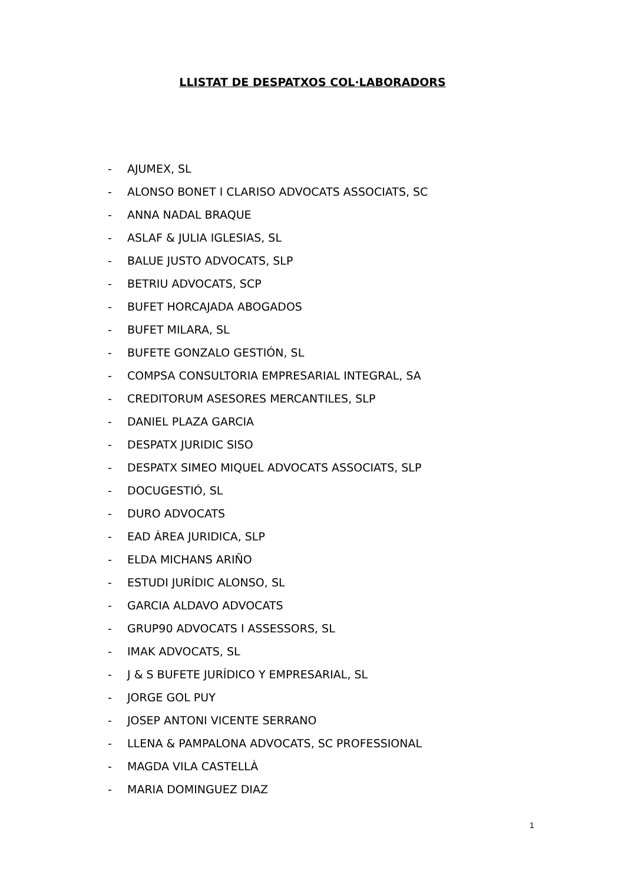LLISTAT DE DESPATXOS COL·LABORADORS
- AJUMEX, SL
- ALONSO BONET I CLARISO ADVOCATS ASSOCIATS, SC
- ANNA NADAL BRAQUE
- ASLAF & JULIA IGLESIAS, SL
- BALUE JUSTO ADVOCATS, SLP
- BETRIU ADVOCATS, SCP
- BUFET HORCAJADA ABOGADOS
- BUFET MILARA, SL
- BUFETE GONZALO GESTIÓN, SL
- COMPSA CONSULTORIA EMPRESARIAL INTEGRAL, SA
- CREDITORUM ASESORES MERCANTILES, SLP
- DANIEL PLAZA GARCIA
- DESPATX JURIDIC SISO
- DESPATX SIMEO MIQUEL ADVOCATS ASSOCIATS, SLP
- DOCUGESTIÓ, SL
- DURO ADVOCATS
- EAD ÁREA JURIDICA, SLP
- ELDA MICHANS ARIÑO
- ESTUDI JURÍDIC ALONSO, SL
- GARCIA ALDAVO ADVOCATS
- GRUP90 ADVOCATS I ASSESSORS, SL
- IMAK ADVOCATS, SL
- J & S BUFETE JURÍDICO Y EMPRESARIAL, SL
- JORGE GOL PUY
- JOSEP ANTONI VICENTE SERRANO
- LLENA & PAMPALONA ADVOCATS, SC PROFESSIONAL
- MAGDA VILA CASTELLÀ
- MARIA DOMINGUEZ DIAZ
1